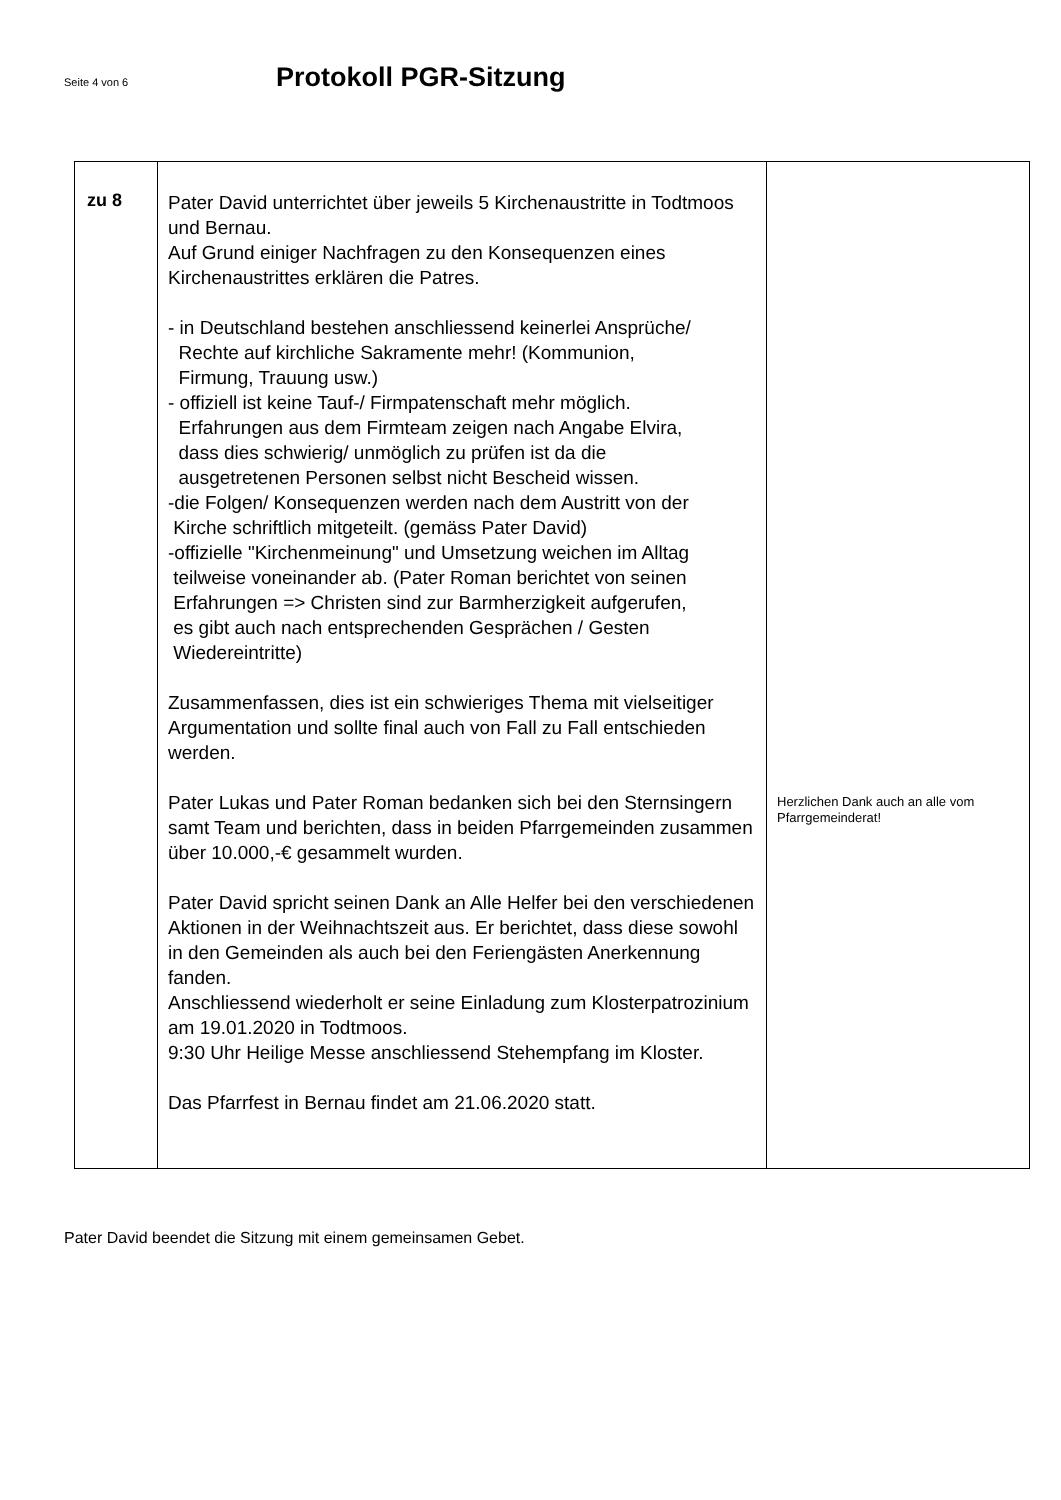Seite 4 von 6
Protokoll PGR-Sitzung
| zu 8 | Pater David unterrichtet über jeweils 5 Kirchenaustritte in Todtmoos und Bernau. Auf Grund einiger Nachfragen zu den Konsequenzen eines Kirchenaustrittes erklären die Patres. - in Deutschland bestehen anschliessend keinerlei Ansprüche/ Rechte auf kirchliche Sakramente mehr! (Kommunion, Firmung, Trauung usw.) - offiziell ist keine Tauf-/ Firmpatenschaft mehr möglich. Erfahrungen aus dem Firmteam zeigen nach Angabe Elvira, dass dies schwierig/ unmöglich zu prüfen ist da die ausgetretenen Personen selbst nicht Bescheid wissen. -die Folgen/ Konsequenzen werden nach dem Austritt von der Kirche schriftlich mitgeteilt. (gemäss Pater David) -offizielle "Kirchenmeinung" und Umsetzung weichen im Alltag teilweise voneinander ab. (Pater Roman berichtet von seinen Erfahrungen => Christen sind zur Barmherzigkeit aufgerufen, es gibt auch nach entsprechenden Gesprächen / Gesten Wiedereintritte) Zusammenfassen, dies ist ein schwieriges Thema mit vielseitiger Argumentation und sollte final auch von Fall zu Fall entschieden werden. Pater Lukas und Pater Roman bedanken sich bei den Sternsingern samt Team und berichten, dass in beiden Pfarrgemeinden zusammen über 10.000,-€ gesammelt wurden. Pater David spricht seinen Dank an Alle Helfer bei den verschiedenen Aktionen in der Weihnachtszeit aus. Er berichtet, dass diese sowohl in den Gemeinden als auch bei den Feriengästen Anerkennung fanden. Anschliessend wiederholt er seine Einladung zum Klosterpatrozinium am 19.01.2020 in Todtmoos. 9:30 Uhr Heilige Messe anschliessend Stehempfang im Kloster. Das Pfarrfest in Bernau findet am 21.06.2020 statt. | Herzlichen Dank auch an alle vom Pfarrgemeinderat! |
Pater David beendet die Sitzung mit einem gemeinsamen Gebet.